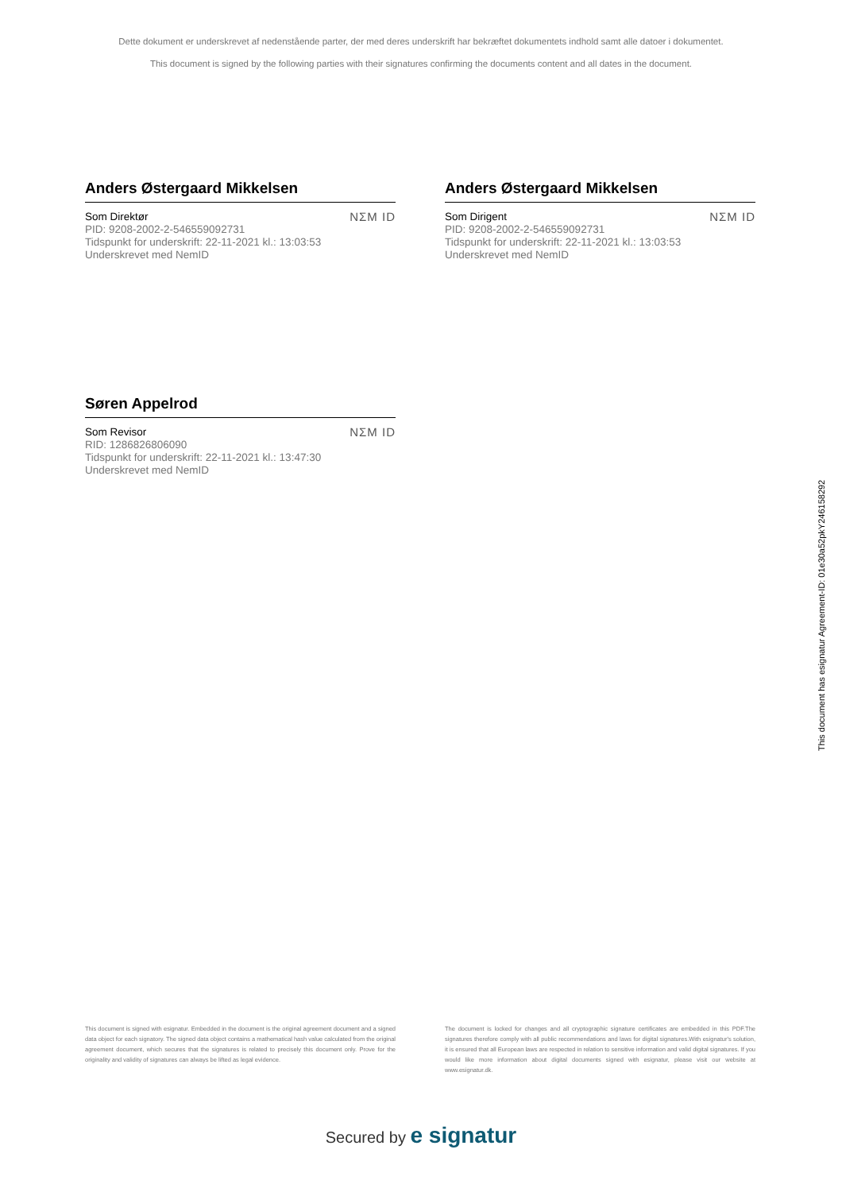Dette dokument er underskrevet af nedenstående parter, der med deres underskrift har bekræftet dokumentets indhold samt alle datoer i dokumentet.
This document is signed by the following parties with their signatures confirming the documents content and all dates in the document.
Anders Østergaard Mikkelsen
Som Direktør
PID: 9208-2002-2-546559092731
Tidspunkt for underskrift: 22-11-2021 kl.: 13:03:53
Underskrevet med NemID
NΣM ID
Anders Østergaard Mikkelsen
Som Dirigent
PID: 9208-2002-2-546559092731
Tidspunkt for underskrift: 22-11-2021 kl.: 13:03:53
Underskrevet med NemID
NΣM ID
Søren Appelrod
Som Revisor
RID: 1286826806090
Tidspunkt for underskrift: 22-11-2021 kl.: 13:47:30
Underskrevet med NemID
NΣM ID
This document is signed with esignatur. Embedded in the document is the original agreement document and a signed data object for each signatory. The signed data object contains a mathematical hash value calculated from the original agreement document, which secures that the signatures is related to precisely this document only. Prove for the originality and validity of signatures can always be lifted as legal evidence.
The document is locked for changes and all cryptographic signature certificates are embedded in this PDF.The signatures therefore comply with all public recommendations and laws for digital signatures.With esignatur's solution, it is ensured that all European laws are respected in relation to sensitive information and valid digital signatures. If you would like more information about digital documents signed with esignatur, please visit our website at www.esignatur.dk.
Secured by e signatur
This document has esignatur Agreement-ID: 01e30a52pkY246158292